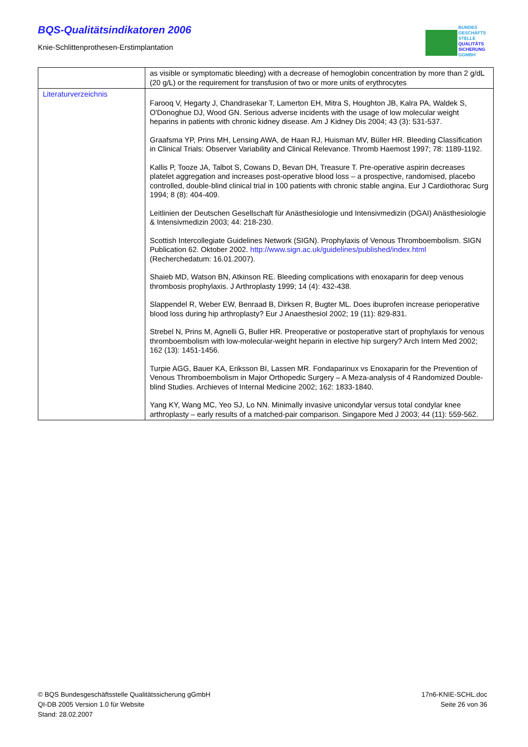BQS-Qualitätsindikatoren 2006
Knie-Schlittenprothesen-Erstimplantation
BUNDES
GESCHÄFTS
STELLE
QUALITÄTS
SICHERUNG
GGMBH
| | as visible or symptomatic bleeding) with a decrease of hemoglobin concentration by more than 2 g/dL (20 g/L) or the requirement for transfusion of two or more units of erythrocytes |
| Literaturverzeichnis | Farooq V, Hegarty J, Chandrasekar T, Lamerton EH, Mitra S, Houghton JB, Kalra PA, Waldek S, O'Donoghue DJ, Wood GN. Serious adverse incidents with the usage of low molecular weight heparins in patients with chronic kidney disease. Am J Kidney Dis 2004; 43 (3): 531-537. Graafsma YP, Prins MH, Lensing AWA, de Haan RJ, Huisman MV, Büller HR. Bleeding Classification in Clinical Trials: Observer Variability and Clinical Relevance. Thromb Haemost 1997; 78: 1189-1192. Kallis P, Tooze JA, Talbot S, Cowans D, Bevan DH, Treasure T. Pre-operative aspirin decreases platelet aggregation and increases post-operative blood loss – a prospective, randomised, placebo controlled, double-blind clinical trial in 100 patients with chronic stable angina. Eur J Cardiothorac Surg 1994; 8 (8): 404-409. Leitlinien der Deutschen Gesellschaft für Anästhesiologie und Intensivmedizin (DGAI) Anästhesiologie & Intensivmedizin 2003; 44: 218-230. Scottish Intercollegiate Guidelines Network (SIGN). Prophylaxis of Venous Thromboembolism. SIGN Publication 62. Oktober 2002. http://www.sign.ac.uk/guidelines/published/index.html (Recherchedatum: 16.01.2007). Shaieb MD, Watson BN, Atkinson RE. Bleeding complications with enoxaparin for deep venous thrombosis prophylaxis. J Arthroplasty 1999; 14 (4): 432-438. Slappendel R, Weber EW, Benraad B, Dirksen R, Bugter ML. Does ibuprofen increase perioperative blood loss during hip arthroplasty? Eur J Anaesthesiol 2002; 19 (11): 829-831. Strebel N, Prins M, Agnelli G, Buller HR. Preoperative or postoperative start of prophylaxis for venous thromboembolism with low-molecular-weight heparin in elective hip surgery? Arch Intern Med 2002; 162 (13): 1451-1456. Turpie AGG, Bauer KA, Eriksson BI, Lassen MR. Fondaparinux vs Enoxaparin for the Prevention of Venous Thromboembolism in Major Orthopedic Surgery – A Meza-analysis of 4 Randomized Double-blind Studies. Archieves of Internal Medicine 2002; 162: 1833-1840. Yang KY, Wang MC, Yeo SJ, Lo NN. Minimally invasive unicondylar versus total condylar knee arthroplasty – early results of a matched-pair comparison. Singapore Med J 2003; 44 (11): 559-562. |
© BQS Bundesgeschäftsstelle Qualitätssicherung gGmbH
QI-DB 2005 Version 1.0 für Website
Stand: 28.02.2007
17n6-KNIE-SCHL.doc
Seite 26 von 36